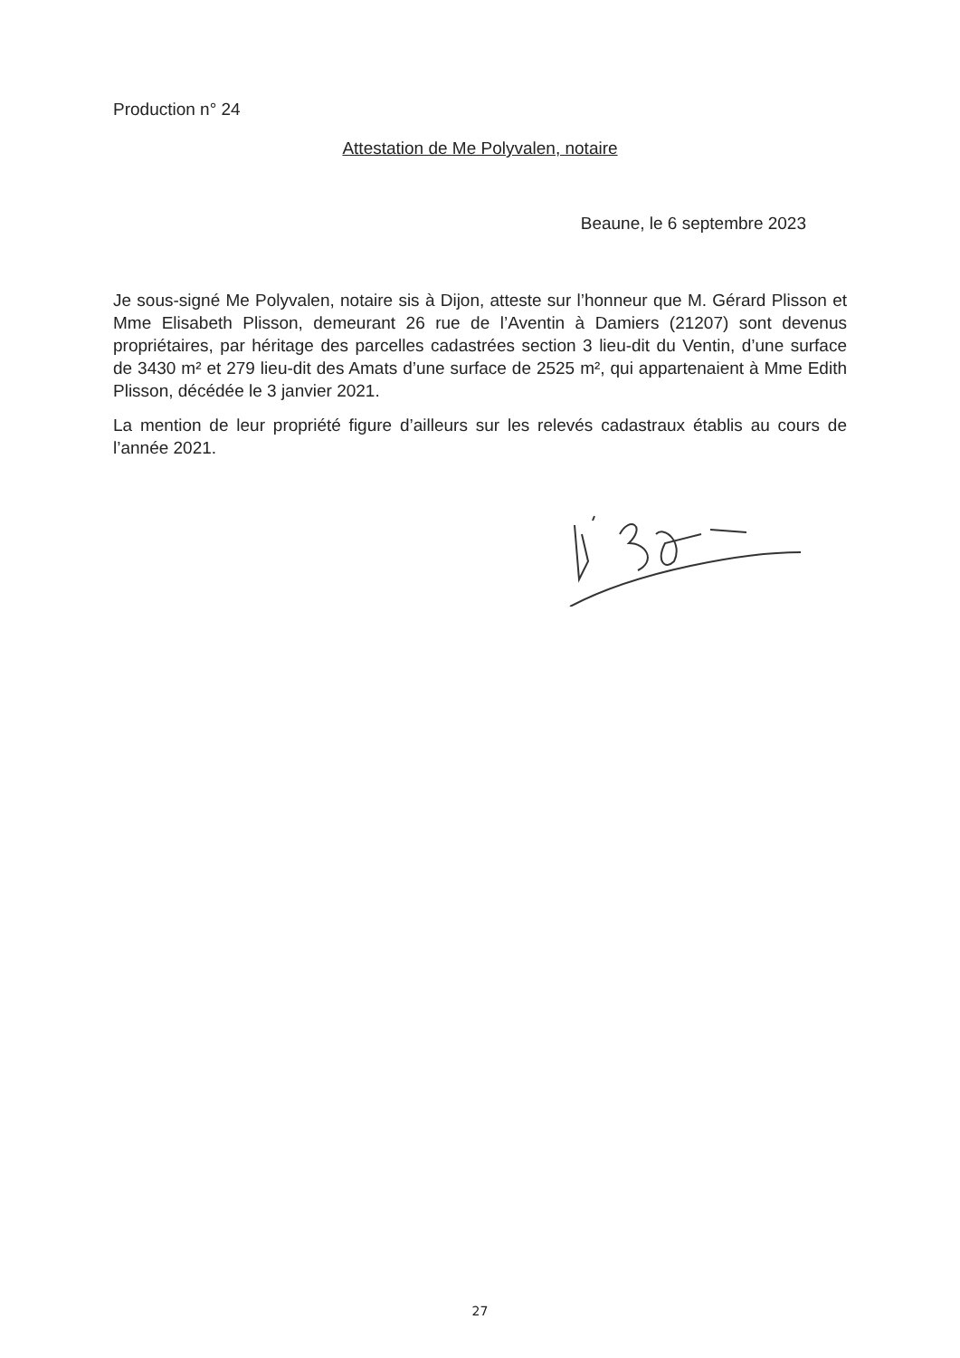Production n° 24
Attestation de Me Polyvalen, notaire
Beaune, le 6 septembre 2023
Je sous-signé Me Polyvalen, notaire sis à Dijon, atteste sur l’honneur que M. Gérard Plisson et Mme Elisabeth Plisson, demeurant 26 rue de l’Aventin à Damiers (21207) sont devenus propriétaires, par héritage des parcelles cadastrées section 3 lieu-dit du Ventin, d’une surface de 3430 m² et 279 lieu-dit des Amats d’une surface de 2525 m², qui appartenaient à Mme Edith Plisson, décédée le 3 janvier 2021.
La mention de leur propriété figure d’ailleurs sur les relevés cadastraux établis au cours de l’année 2021.
27